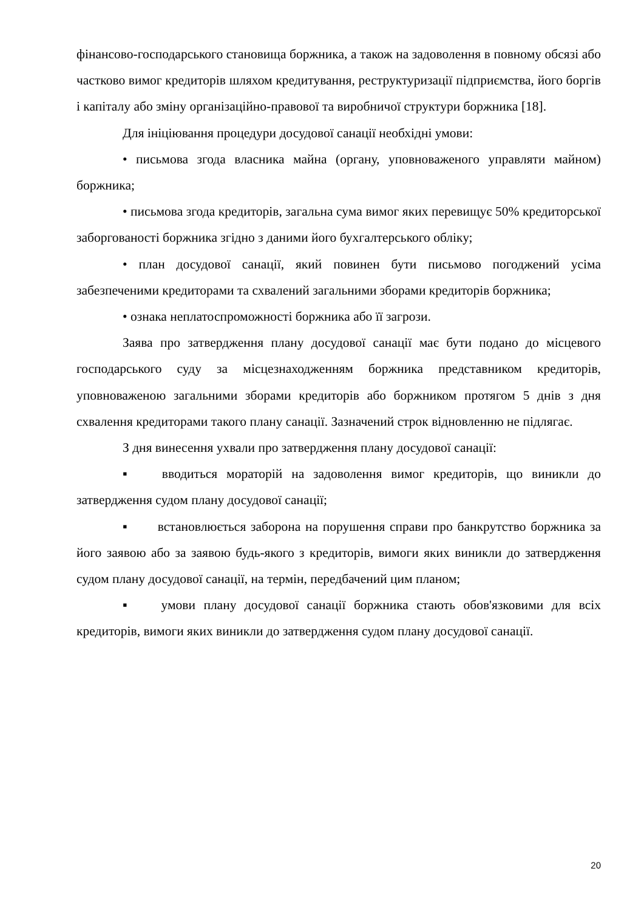фінансово-господарського становища боржника, а також на задоволення в повному обсязі або частково вимог кредиторів шляхом кредитування, реструктуризації підприємства, його боргів і капіталу або зміну організаційно-правової та виробничої структури боржника [18].
Для ініціювання процедури досудової санації необхідні умови:
• письмова згода власника майна (органу, уповноваженого управляти майном) боржника;
• письмова згода кредиторів, загальна сума вимог яких перевищує 50% кредиторської заборгованості боржника згідно з даними його бухгалтерського обліку;
• план досудової санації, який повинен бути письмово погоджений усіма забезпеченими кредиторами та схвалений загальними зборами кредиторів боржника;
• ознака неплатоспроможності боржника або її загрози.
Заява про затвердження плану досудової санації має бути подано до місцевого господарського суду за місцезнаходженням боржника представником кредиторів, уповноваженою загальними зборами кредиторів або боржником протягом 5 днів з дня схвалення кредиторами такого плану санації. Зазначений строк відновленню не підлягає.
З дня винесення ухвали про затвердження плану досудової санації:
▪ вводиться мораторій на задоволення вимог кредиторів, що виникли до затвердження судом плану досудової санації;
▪ встановлюється заборона на порушення справи про банкрутство боржника за його заявою або за заявою будь-якого з кредиторів, вимоги яких виникли до затвердження судом плану досудової санації, на термін, передбачений цим планом;
▪ умови плану досудової санації боржника стають обов'язковими для всіх кредиторів, вимоги яких виникли до затвердження судом плану досудової санації.
20